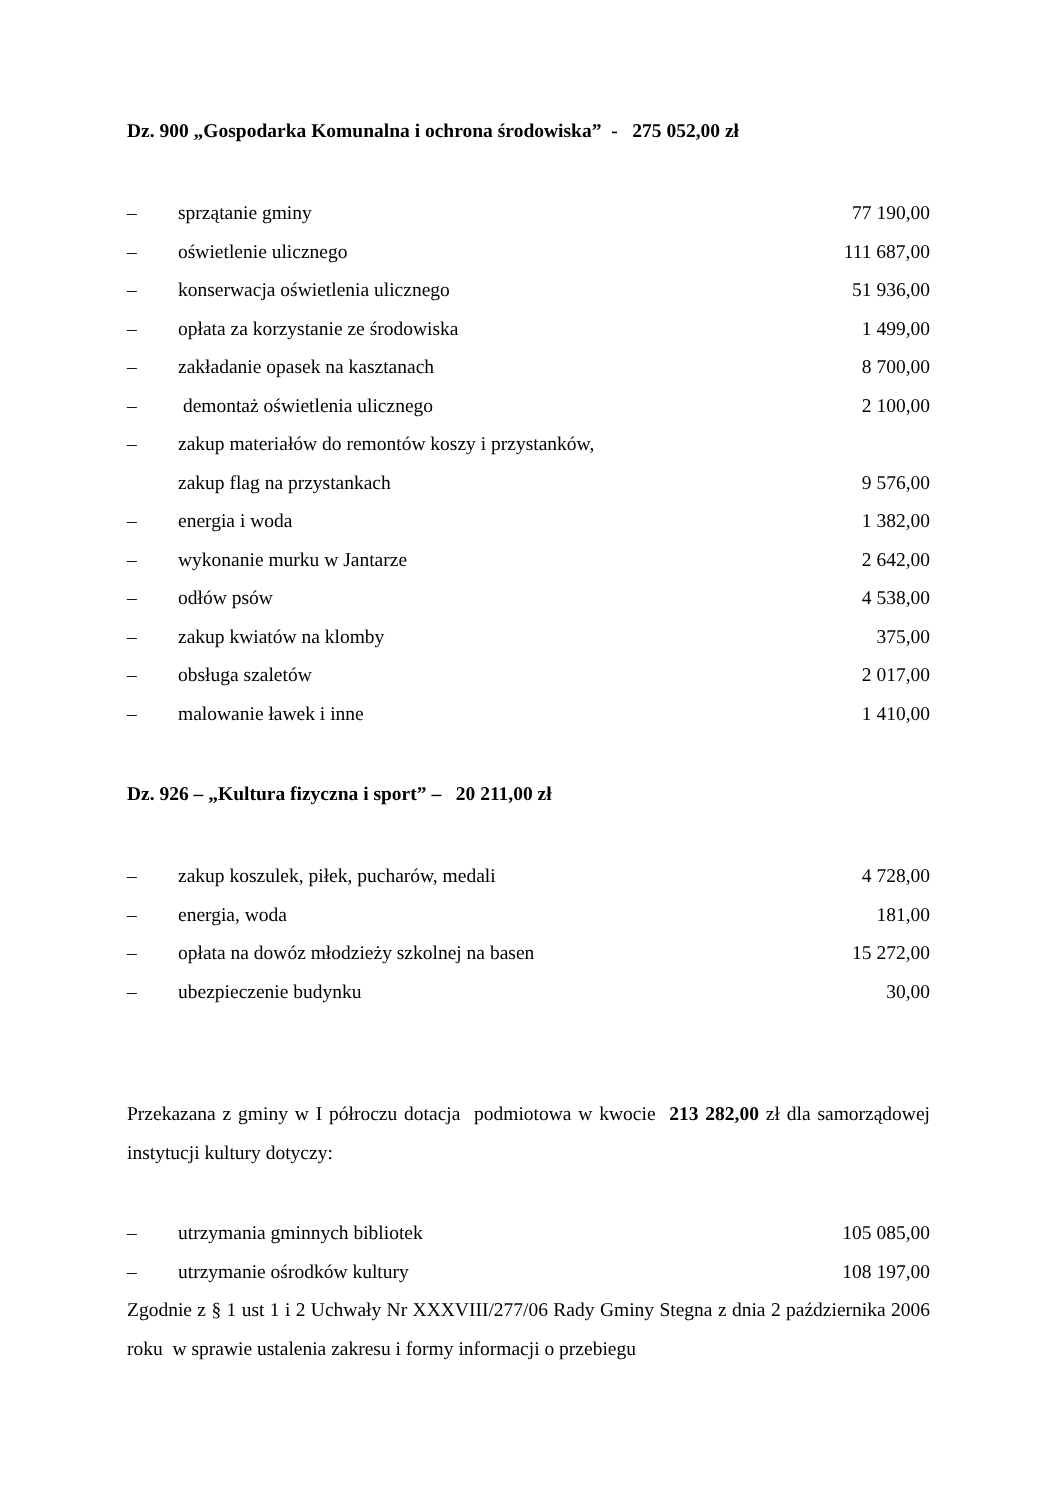Dz. 900 „Gospodarka Komunalna i ochrona środowiska” - 275 052,00 zł
– sprzątanie gminy 77 190,00
– oświetlenie ulicznego 111 687,00
– konserwacja oświetlenia ulicznego 51 936,00
– opłata za korzystanie ze środowiska 1 499,00
– zakładanie opasek na kasztanach 8 700,00
– demontaż oświetlenia ulicznego 2 100,00
– zakup materiałów do remontów koszy i przystanków,
zakup flag na przystankach 9 576,00
– energia i woda 1 382,00
– wykonanie murku w Jantarze 2 642,00
– odłów psów 4 538,00
– zakup kwiatów na klomby 375,00
– obsługa szaletów 2 017,00
– malowanie ławek i inne 1 410,00
Dz. 926 – „Kultura fizyczna i sport” – 20 211,00 zł
– zakup koszulek, piłek, pucharów, medali 4 728,00
– energia, woda 181,00
– opłata na dowóz młodzieży szkolnej na basen 15 272,00
– ubezpieczenie budynku 30,00
Przekazana z gminy w I półroczu dotacja podmiotowa w kwocie 213 282,00 zł dla samorządowej instytucji kultury dotyczy:
– utrzymania gminnych bibliotek 105 085,00
– utrzymanie ośrodków kultury 108 197,00
Zgodnie z § 1 ust 1 i 2 Uchwały Nr XXXVIII/277/06 Rady Gminy Stegna z dnia 2 października 2006 roku w sprawie ustalenia zakresu i formy informacji o przebiegu